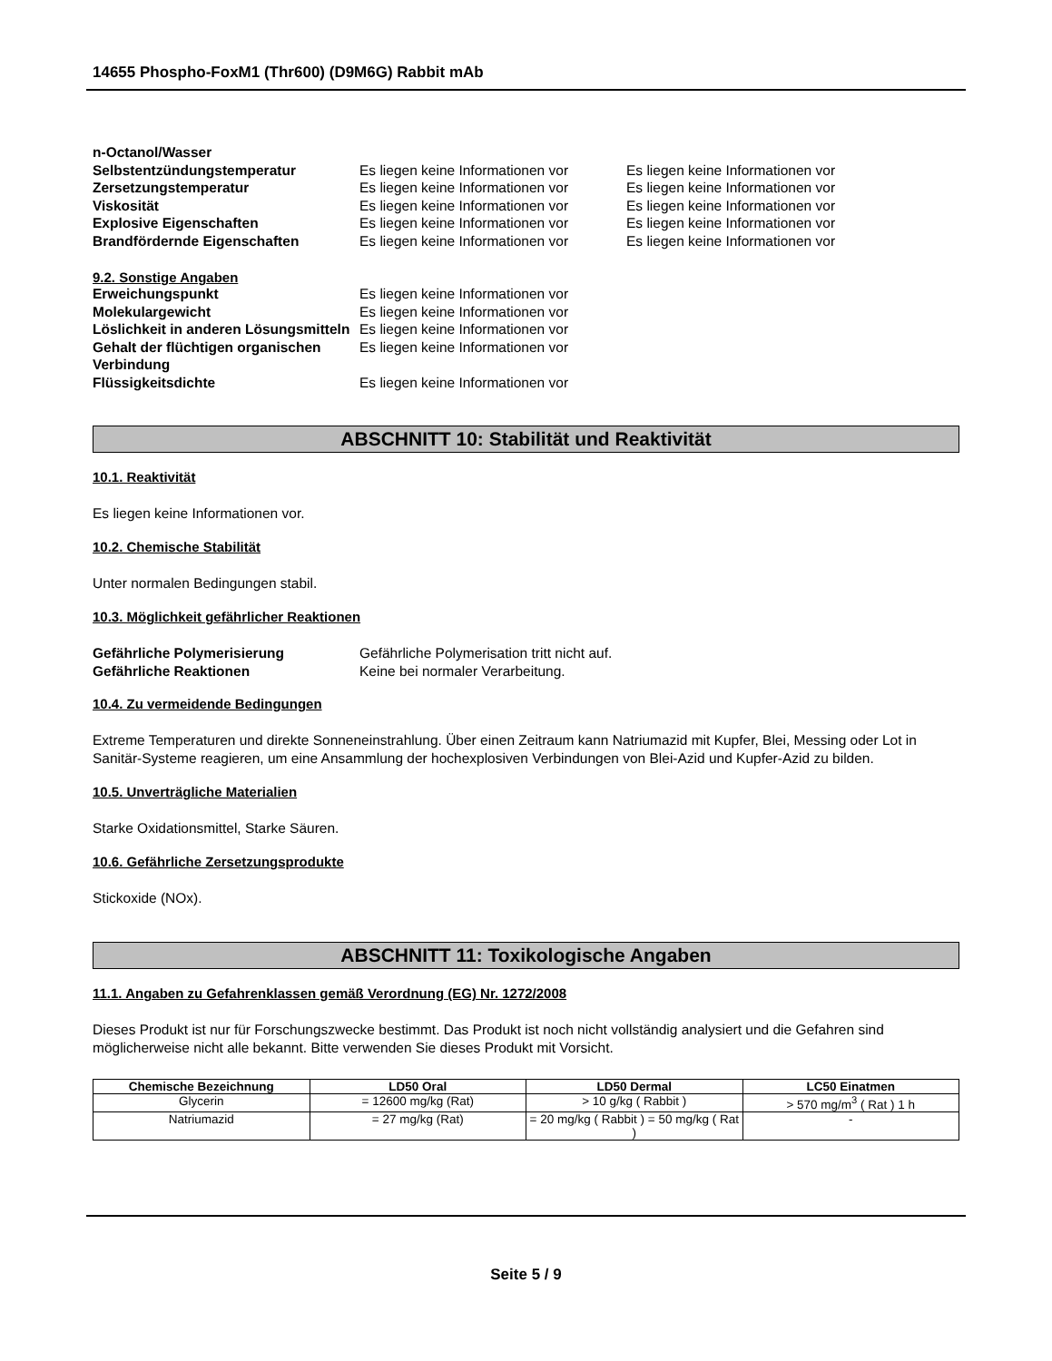14655 Phospho-FoxM1 (Thr600) (D9M6G) Rabbit mAb
n-Octanol/Wasser Selbstentzündungstemperatur Es liegen keine Informationen vor Es liegen keine Informationen vor Zersetzungstemperatur Es liegen keine Informationen vor Es liegen keine Informationen vor Viskosität Es liegen keine Informationen vor Es liegen keine Informationen vor Explosive Eigenschaften Es liegen keine Informationen vor Es liegen keine Informationen vor Brandfördernde Eigenschaften Es liegen keine Informationen vor Es liegen keine Informationen vor
9.2. Sonstige Angaben
Erweichungspunkt Es liegen keine Informationen vor Molekulargewicht Es liegen keine Informationen vor Löslichkeit in anderen Lösungsmitteln Es liegen keine Informationen vor Gehalt der flüchtigen organischen Verbindung Es liegen keine Informationen vor Flüssigkeitsdichte Es liegen keine Informationen vor
ABSCHNITT 10: Stabilität und Reaktivität
10.1. Reaktivität
Es liegen keine Informationen vor.
10.2. Chemische Stabilität
Unter normalen Bedingungen stabil.
10.3. Möglichkeit gefährlicher Reaktionen
Gefährliche Polymerisierung Gefährliche Polymerisation tritt nicht auf. Gefährliche Reaktionen Keine bei normaler Verarbeitung.
10.4. Zu vermeidende Bedingungen
Extreme Temperaturen und direkte Sonneneinstrahlung. Über einen Zeitraum kann Natriumazid mit Kupfer, Blei, Messing oder Lot in Sanitär-Systeme reagieren, um eine Ansammlung der hochexplosiven Verbindungen von Blei-Azid und Kupfer-Azid zu bilden.
10.5. Unverträgliche Materialien
Starke Oxidationsmittel, Starke Säuren.
10.6. Gefährliche Zersetzungsprodukte
Stickoxide (NOx).
ABSCHNITT 11: Toxikologische Angaben
11.1. Angaben zu Gefahrenklassen gemäß Verordnung (EG) Nr. 1272/2008
Dieses Produkt ist nur für Forschungszwecke bestimmt. Das Produkt ist noch nicht vollständig analysiert und die Gefahren sind möglicherweise nicht alle bekannt. Bitte verwenden Sie dieses Produkt mit Vorsicht.
| Chemische Bezeichnung | LD50 Oral | LD50 Dermal | LC50 Einatmen |
| --- | --- | --- | --- |
| Glycerin | = 12600 mg/kg (Rat) | > 10 g/kg ( Rabbit ) | > 570 mg/m<sup>3</sup> ( Rat ) 1 h |
| Natriumazid | = 27 mg/kg (Rat) | = 20 mg/kg ( Rabbit ) = 50 mg/kg ( Rat ) | - |
Seite 5 / 9